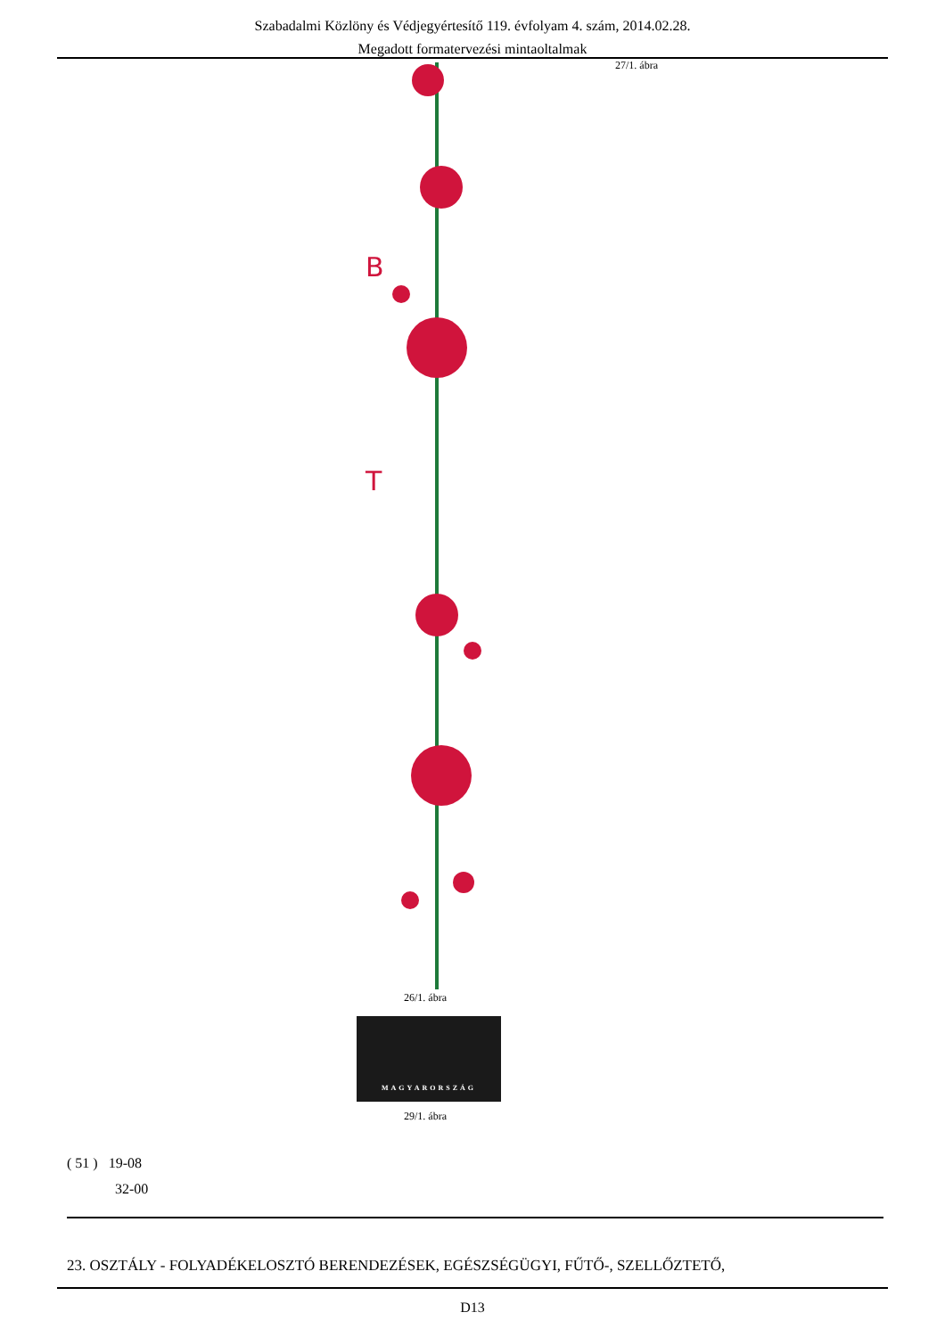Szabadalmi Közlöny és Védjegyértesítő 119. évfolyam 4. szám, 2014.02.28.
Megadott formatervezési mintaoltalmak
27/1. ábra
B
T
26/1. ábra
MAGYARORSZÁG
29/1. ábra
( 51 ) 19-08
32-00
23. OSZTÁLY - FOLYADÉKELOSZTÓ BERENDEZÉSEK, EGÉSZSÉGÜGYI, FŰTŐ-, SZELLŐZTETŐ,
D13